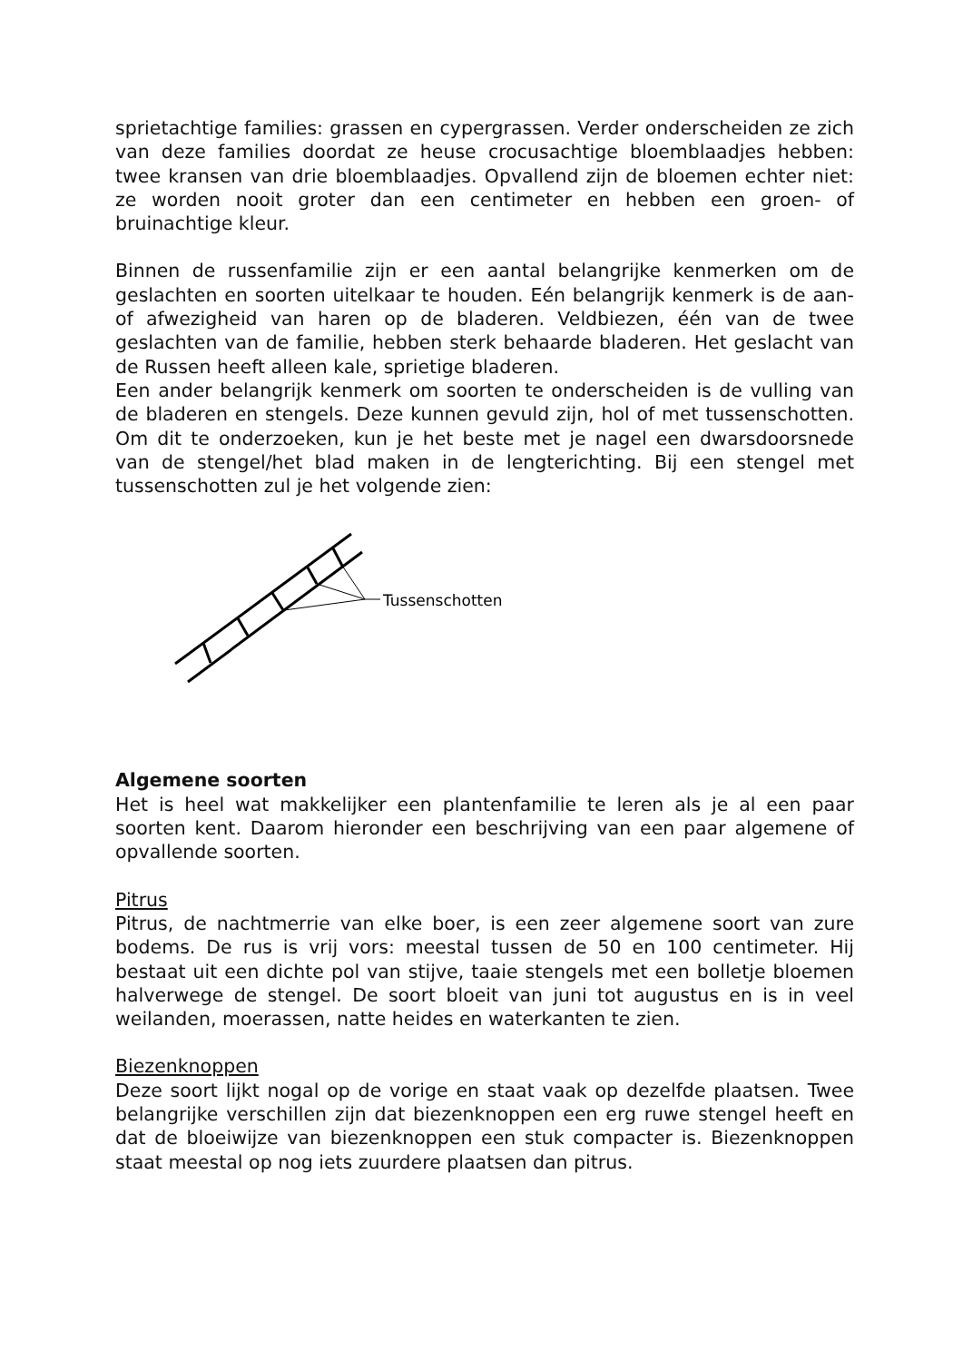sprietachtige families: grassen en cypergrassen. Verder onderscheiden ze zich van deze families doordat ze heuse crocusachtige bloemblaadjes hebben: twee kransen van drie bloemblaadjes. Opvallend zijn de bloemen echter niet: ze worden nooit groter dan een centimeter en hebben een groen- of bruinachtige kleur.
Binnen de russenfamilie zijn er een aantal belangrijke kenmerken om de geslachten en soorten uitelkaar te houden. Eén belangrijk kenmerk is de aan- of afwezigheid van haren op de bladeren. Veldbiezen, één van de twee geslachten van de familie, hebben sterk behaarde bladeren. Het geslacht van de Russen heeft alleen kale, sprietige bladeren.
Een ander belangrijk kenmerk om soorten te onderscheiden is de vulling van de bladeren en stengels. Deze kunnen gevuld zijn, hol of met tussenschotten. Om dit te onderzoeken, kun je het beste met je nagel een dwarsdoorsnede van de stengel/het blad maken in de lengterichting. Bij een stengel met tussenschotten zul je het volgende zien:
Tussenschotten
Algemene soorten
Het is heel wat makkelijker een plantenfamilie te leren als je al een paar soorten kent. Daarom hieronder een beschrijving van een paar algemene of opvallende soorten.
Pitrus
Pitrus, de nachtmerrie van elke boer, is een zeer algemene soort van zure bodems. De rus is vrij vors: meestal tussen de 50 en 100 centimeter. Hij bestaat uit een dichte pol van stijve, taaie stengels met een bolletje bloemen halverwege de stengel. De soort bloeit van juni tot augustus en is in veel weilanden, moerassen, natte heides en waterkanten te zien.
Biezenknoppen
Deze soort lijkt nogal op de vorige en staat vaak op dezelfde plaatsen. Twee belangrijke verschillen zijn dat biezenknoppen een erg ruwe stengel heeft en dat de bloeiwijze van biezenknoppen een stuk compacter is. Biezenknoppen staat meestal op nog iets zuurdere plaatsen dan pitrus.